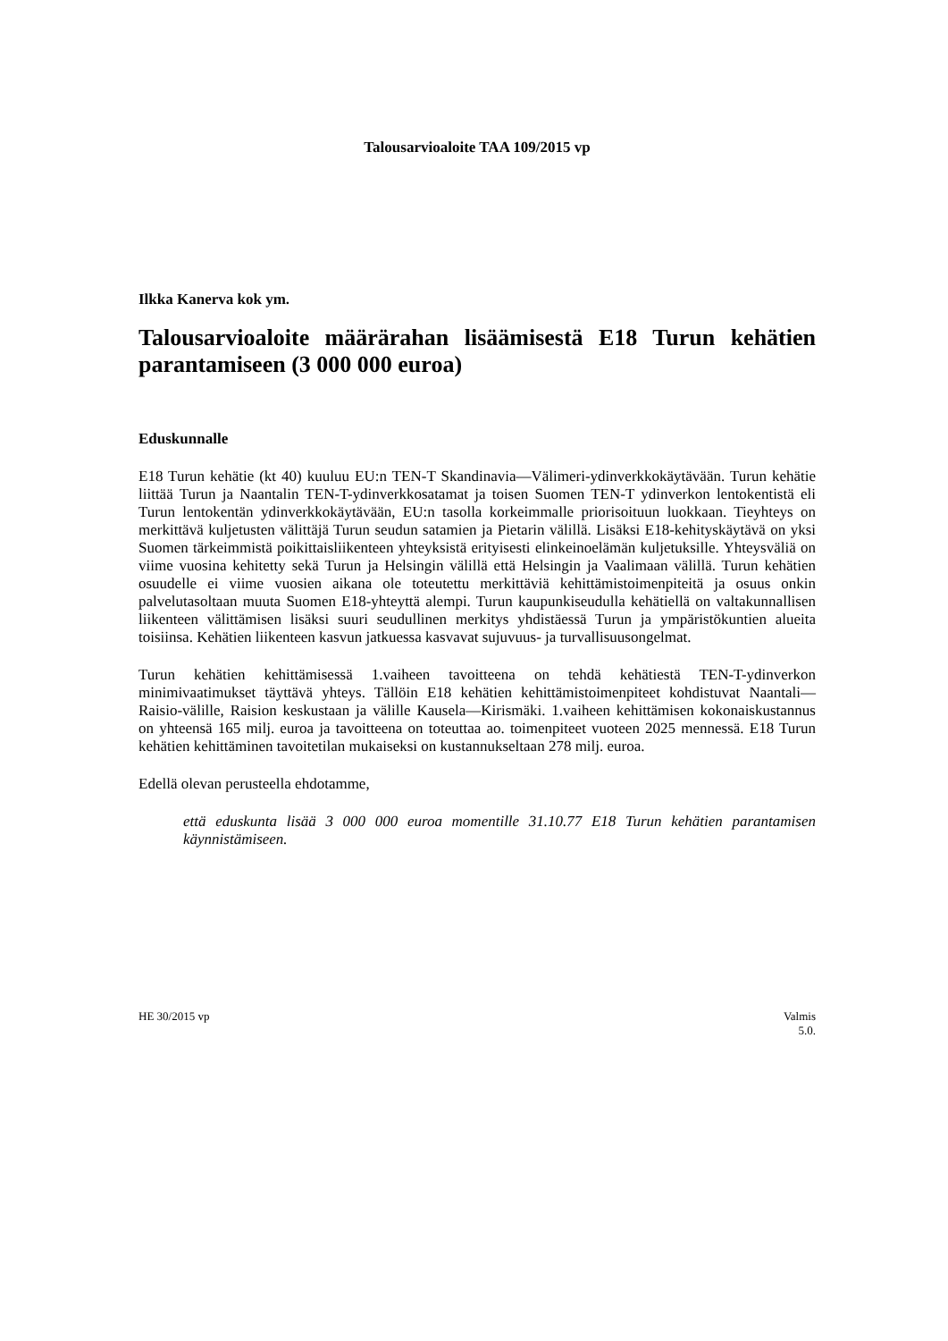Talousarvioaloite TAA 109/2015 vp
Ilkka Kanerva kok ym.
Talousarvioaloite määrärahan lisäämisestä E18 Turun kehätien parantamiseen (3 000 000 euroa)
Eduskunnalle
E18 Turun kehätie (kt 40) kuuluu EU:n TEN-T Skandinavia—Välimeri-ydinverkkokäytävään. Turun kehätie liittää Turun ja Naantalin TEN-T-ydinverkkosatamat ja toisen Suomen TEN-T ydinverkon lentokentistä eli Turun lentokentän ydinverkkokäytävään, EU:n tasolla korkeimmalle priorisoituun luokkaan. Tieyhteys on merkittävä kuljetusten välittäjä Turun seudun satamien ja Pietarin välillä. Lisäksi E18-kehityskäytävä on yksi Suomen tärkeimmistä poikittaisliikenteen yhteyksistä erityisesti elinkeinoelämän kuljetuksille. Yhteysväliä on viime vuosina kehitetty sekä Turun ja Helsingin välillä että Helsingin ja Vaalimaan välillä. Turun kehätien osuudelle ei viime vuosien aikana ole toteutettu merkittäviä kehittämistoimenpiteitä ja osuus onkin palvelutasoltaan muuta Suomen E18-yhteyttä alempi. Turun kaupunkiseudulla kehätiellä on valtakunnallisen liikenteen välittämisen lisäksi suuri seudullinen merkitys yhdistäessä Turun ja ympäristökuntien alueita toisiinsa. Kehätien liikenteen kasvun jatkuessa kasvavat sujuvuus- ja turvallisuusongelmat.
Turun kehätien kehittämisessä 1.vaiheen tavoitteena on tehdä kehätiestä TEN-T-ydinverkon minimivaatimukset täyttävä yhteys. Tällöin E18 kehätien kehittämistoimenpiteet kohdistuvat Naantali—Raisio-välille, Raision keskustaan ja välille Kausela—Kirismäki. 1.vaiheen kehittämisen kokonaiskustannus on yhteensä 165 milj. euroa ja tavoitteena on toteuttaa ao. toimenpiteet vuoteen 2025 mennessä. E18 Turun kehätien kehittäminen tavoitetilan mukaiseksi on kustannukseltaan 278 milj. euroa.
Edellä olevan perusteella ehdotamme,
että eduskunta lisää 3 000 000 euroa momentille 31.10.77 E18 Turun kehätien parantamisen käynnistämiseen.
HE 30/2015 vp Valmis
5.0.